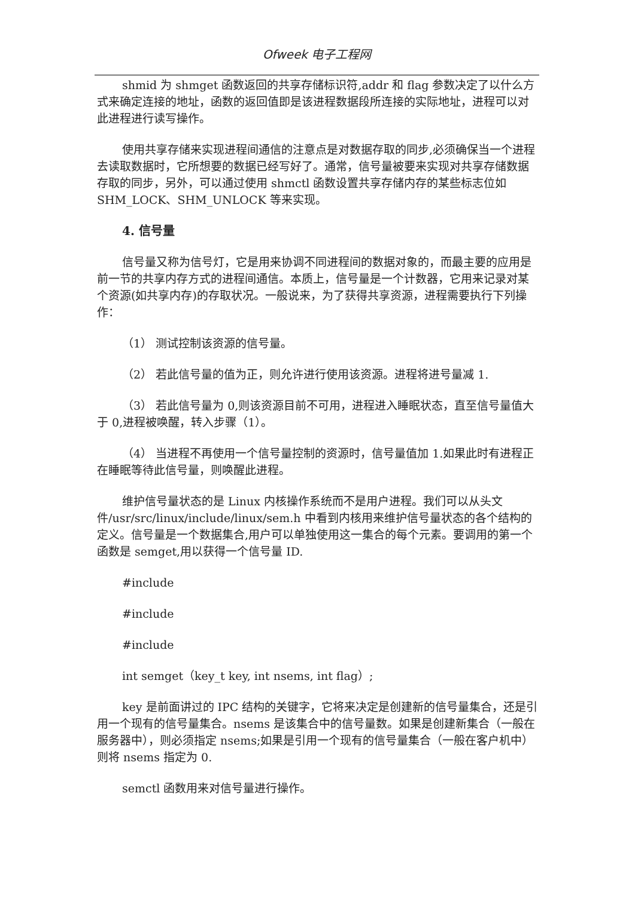Ofweek 电子工程网
shmid 为 shmget 函数返回的共享存储标识符,addr 和 flag 参数决定了以什么方式来确定连接的地址，函数的返回值即是该进程数据段所连接的实际地址，进程可以对此进程进行读写操作。
使用共享存储来实现进程间通信的注意点是对数据存取的同步,必须确保当一个进程去读取数据时，它所想要的数据已经写好了。通常，信号量被要来实现对共享存储数据存取的同步，另外，可以通过使用 shmctl 函数设置共享存储内存的某些标志位如 SHM_LOCK、SHM_UNLOCK 等来实现。
4. 信号量
信号量又称为信号灯，它是用来协调不同进程间的数据对象的，而最主要的应用是前一节的共享内存方式的进程间通信。本质上，信号量是一个计数器，它用来记录对某个资源(如共享内存)的存取状况。一般说来，为了获得共享资源，进程需要执行下列操作：
（1） 测试控制该资源的信号量。
（2） 若此信号量的值为正，则允许进行使用该资源。进程将进号量减 1.
（3） 若此信号量为 0,则该资源目前不可用，进程进入睡眠状态，直至信号量值大于 0,进程被唤醒，转入步骤（1）。
（4） 当进程不再使用一个信号量控制的资源时，信号量值加 1.如果此时有进程正在睡眠等待此信号量，则唤醒此进程。
维护信号量状态的是 Linux 内核操作系统而不是用户进程。我们可以从头文件/usr/src/linux/include/linux/sem.h 中看到内核用来维护信号量状态的各个结构的定义。信号量是一个数据集合,用户可以单独使用这一集合的每个元素。要调用的第一个函数是 semget,用以获得一个信号量 ID.
#include
#include
#include
int semget（key_t key, int nsems, int flag）;
key 是前面讲过的 IPC 结构的关键字，它将来决定是创建新的信号量集合，还是引用一个现有的信号量集合。nsems 是该集合中的信号量数。如果是创建新集合（一般在服务器中），则必须指定 nsems;如果是引用一个现有的信号量集合（一般在客户机中）则将 nsems 指定为 0.
semctl 函数用来对信号量进行操作。